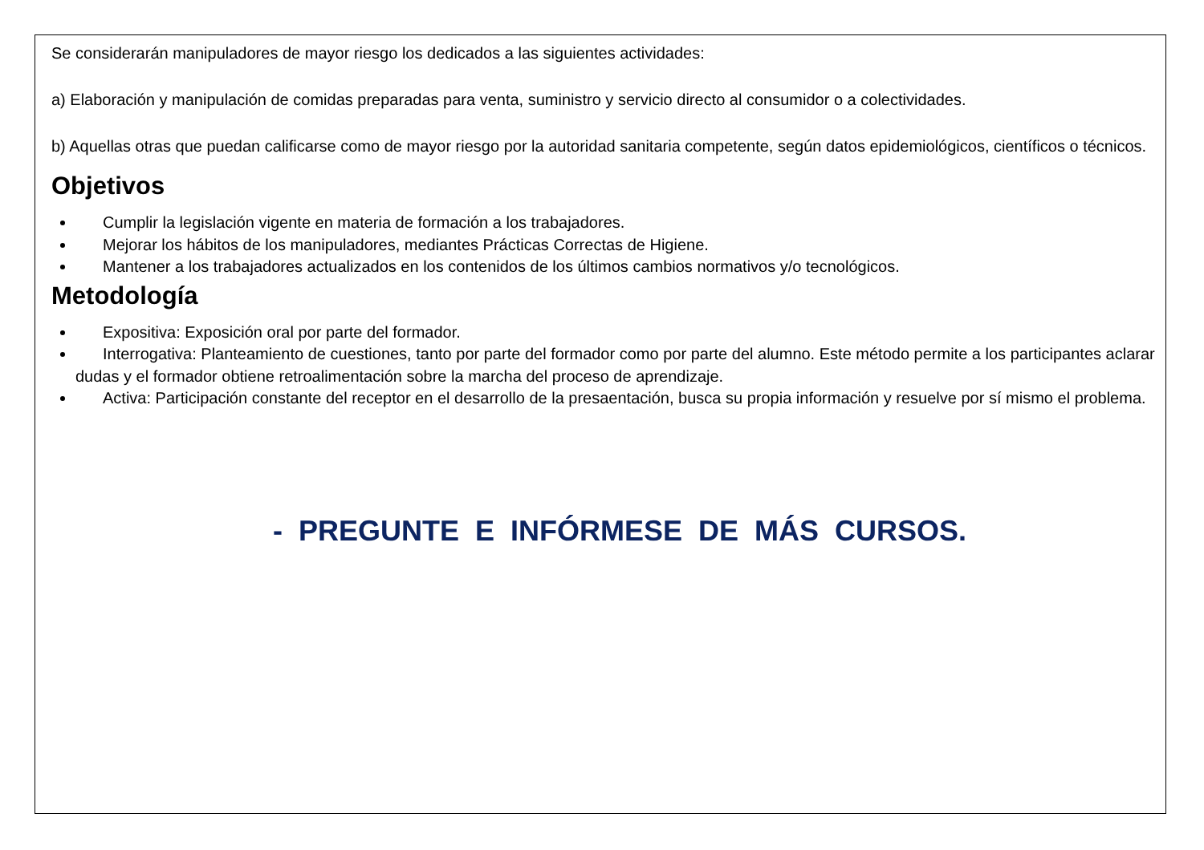Se considerarán manipuladores de mayor riesgo los dedicados a las siguientes actividades:
a) Elaboración y manipulación de comidas preparadas para venta, suministro y servicio directo al consumidor o a colectividades.
b) Aquellas otras que puedan calificarse como de mayor riesgo por la autoridad sanitaria competente, según datos epidemiológicos, científicos o técnicos.
Objetivos
Cumplir la legislación vigente en materia de formación a los trabajadores.
Mejorar los hábitos de los manipuladores, mediantes Prácticas Correctas de Higiene.
Mantener a los trabajadores actualizados en los contenidos de los últimos cambios normativos y/o tecnológicos.
Metodología
Expositiva: Exposición oral por parte del formador.
Interrogativa: Planteamiento de cuestiones, tanto por parte del formador como por parte del alumno. Este método permite a los participantes aclarar dudas y el formador obtiene retroalimentación sobre la marcha del proceso de aprendizaje.
Activa: Participación constante del receptor en el desarrollo de la presaentación, busca su propia información y resuelve por sí mismo el problema.
- PREGUNTE E INFÓRMESE DE MÁS CURSOS.